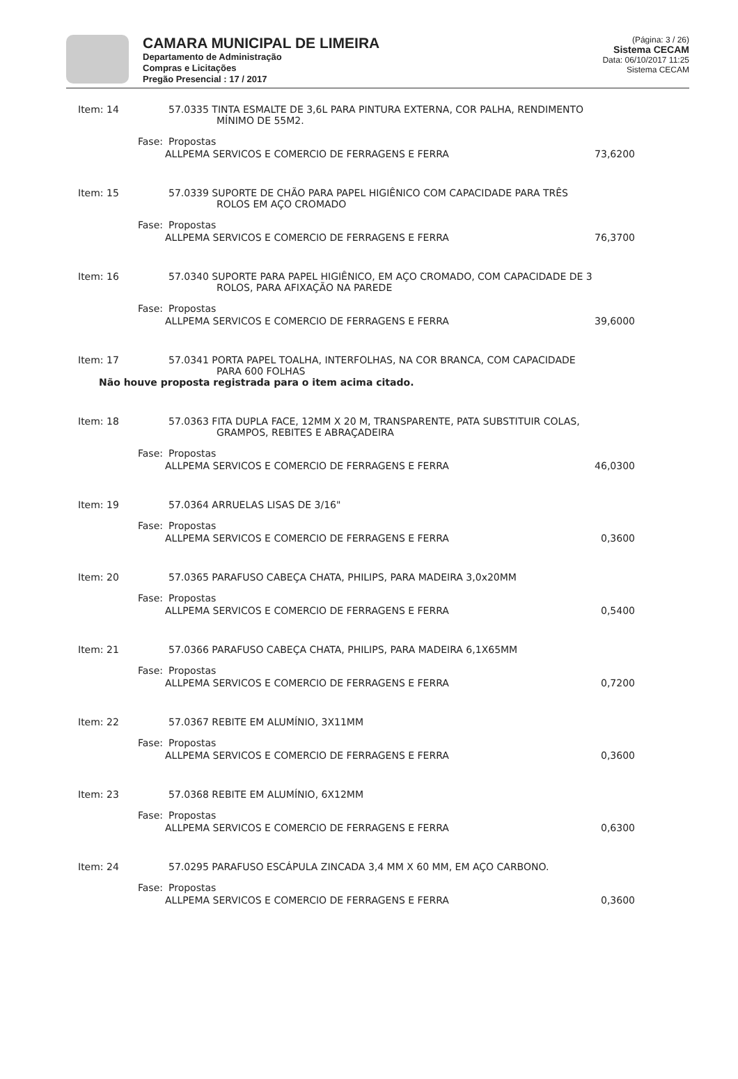CAMARA MUNICIPAL DE LIMEIRA
Departamento de Administração
Compras e Licitações
Pregão Presencial : 17 / 2017
(Página: 3 / 26)
Sistema CECAM
Data: 06/10/2017 11:25
Sistema CECAM
Item: 14 57.0335 TINTA ESMALTE DE 3,6L PARA PINTURA EXTERNA, COR PALHA, RENDIMENTO
MÍNIMO DE 55M2.
Fase: Propostas
ALLPEMA SERVICOS E COMERCIO DE FERRAGENS E FERRA 73,6200
Item: 15 57.0339 SUPORTE DE CHÃO PARA PAPEL HIGIÊNICO COM CAPACIDADE PARA TRÊS
ROLOS EM AÇO CROMADO
Fase: Propostas
ALLPEMA SERVICOS E COMERCIO DE FERRAGENS E FERRA 76,3700
Item: 16 57.0340 SUPORTE PARA PAPEL HIGIÊNICO, EM AÇO CROMADO, COM CAPACIDADE DE 3
ROLOS, PARA AFIXAÇÃO NA PAREDE
Fase: Propostas
ALLPEMA SERVICOS E COMERCIO DE FERRAGENS E FERRA 39,6000
Item: 17 57.0341 PORTA PAPEL TOALHA, INTERFOLHAS, NA COR BRANCA, COM CAPACIDADE
PARA 600 FOLHAS
Não houve proposta registrada para o item acima citado.
Item: 18 57.0363 FITA DUPLA FACE, 12MM X 20 M, TRANSPARENTE, PATA SUBSTITUIR COLAS,
GRAMPOS, REBITES E ABRAÇADEIRA
Fase: Propostas
ALLPEMA SERVICOS E COMERCIO DE FERRAGENS E FERRA 46,0300
Item: 19 57.0364 ARRUELAS LISAS DE 3/16"
Fase: Propostas
ALLPEMA SERVICOS E COMERCIO DE FERRAGENS E FERRA 0,3600
Item: 20 57.0365 PARAFUSO CABEÇA CHATA, PHILIPS, PARA MADEIRA 3,0x20MM
Fase: Propostas
ALLPEMA SERVICOS E COMERCIO DE FERRAGENS E FERRA 0,5400
Item: 21 57.0366 PARAFUSO CABEÇA CHATA, PHILIPS, PARA MADEIRA 6,1X65MM
Fase: Propostas
ALLPEMA SERVICOS E COMERCIO DE FERRAGENS E FERRA 0,7200
Item: 22 57.0367 REBITE EM ALUMÍNIO, 3X11MM
Fase: Propostas
ALLPEMA SERVICOS E COMERCIO DE FERRAGENS E FERRA 0,3600
Item: 23 57.0368 REBITE EM ALUMÍNIO, 6X12MM
Fase: Propostas
ALLPEMA SERVICOS E COMERCIO DE FERRAGENS E FERRA 0,6300
Item: 24 57.0295 PARAFUSO ESCÁPULA ZINCADA 3,4 MM X 60 MM, EM AÇO CARBONO.
Fase: Propostas
ALLPEMA SERVICOS E COMERCIO DE FERRAGENS E FERRA 0,3600